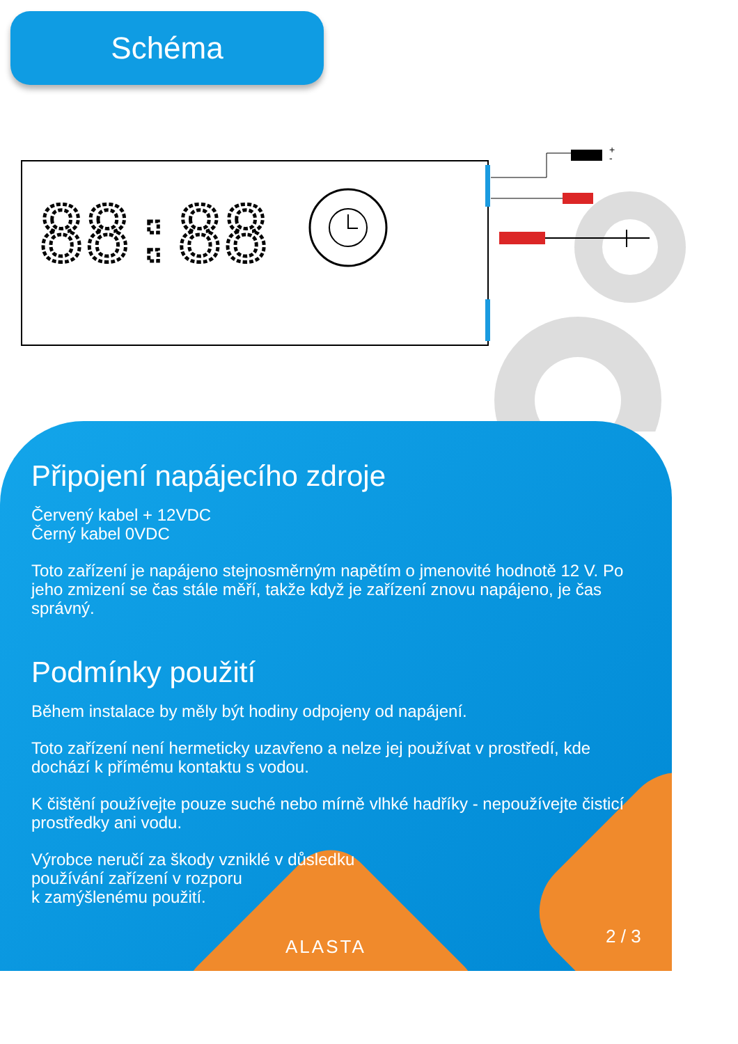Schéma
88:88
+
-
Připojení napájecího zdroje
Červený kabel + 12VDC
Černý kabel 0VDC
Toto zařízení je napájeno stejnosměrným napětím o jmenovité hodnotě 12 V. Po jeho zmizení se čas stále měří, takže když je zařízení znovu napájeno, je čas správný.
Podmínky použití
Během instalace by měly být hodiny odpojeny od napájení.
Toto zařízení není hermeticky uzavřeno a nelze jej používat v prostředí, kde dochází k přímému kontaktu s vodou.
K čištění používejte pouze suché nebo mírně vlhké hadříky - nepoužívejte čisticí prostředky ani vodu.
Výrobce neručí za škody vzniklé v důsledku
používání zařízení v rozporu
k zamýšlenému použití.
ALASTA 2 / 3